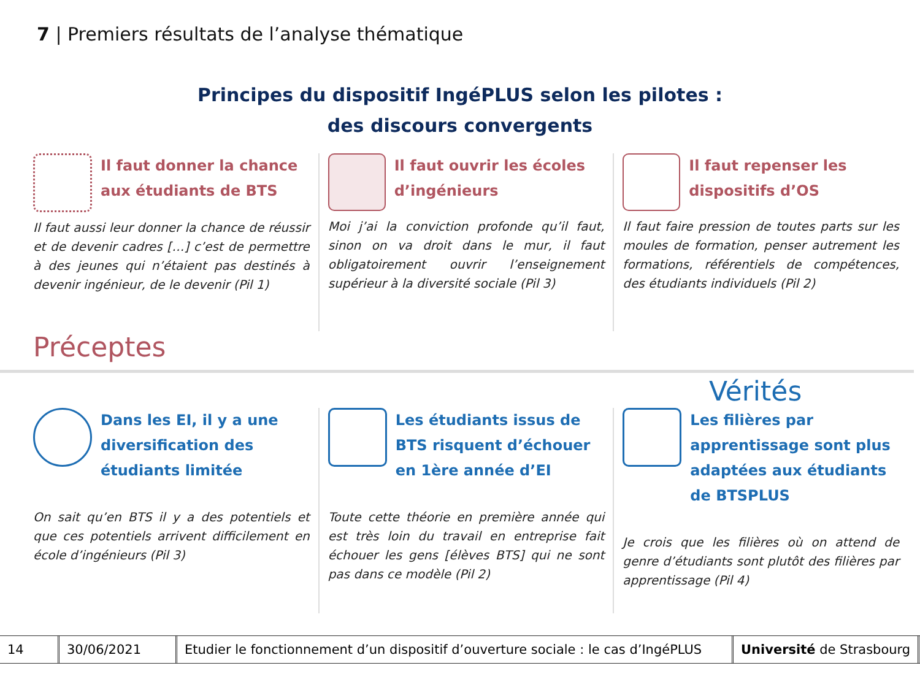7 | Premiers résultats de l’analyse thématique
Principes du dispositif IngéPLUS selon les pilotes :
des discours convergents
Il faut donner la chance aux étudiants de BTS
Il faut aussi leur donner la chance de réussir et de devenir cadres […] c’est de permettre à des jeunes qui n’étaient pas destinés à devenir ingénieur, de le devenir (Pil 1)
Il faut ouvrir les écoles d’ingénieurs
Moi j’ai la conviction profonde qu’il faut, sinon on va droit dans le mur, il faut obligatoirement ouvrir l’enseignement supérieur à la diversité sociale (Pil 3)
Il faut repenser les dispositifs d’OS
Il faut faire pression de toutes parts sur les moules de formation, penser autrement les formations, référentiels de compétences, des étudiants individuels (Pil 2)
Préceptes
Vérités
Dans les EI, il y a une diversification des étudiants limitée
On sait qu’en BTS il y a des potentiels et que ces potentiels arrivent difficilement en école d’ingénieurs (Pil 3)
Les étudiants issus de BTS risquent d’échouer en 1ère année d’EI
Toute cette théorie en première année qui est très loin du travail en entreprise fait échouer les gens [élèves BTS] qui ne sont pas dans ce modèle (Pil 2)
Les filières par apprentissage sont plus adaptées aux étudiants de BTSPLUS
Je crois que les filières où on attend de genre d’étudiants sont plutôt des filières par apprentissage (Pil 4)
14 30/06/2021
Etudier le fonctionnement d’un dispositif d’ouverture sociale : le cas d’IngéPLUS
Université de Strasbourg